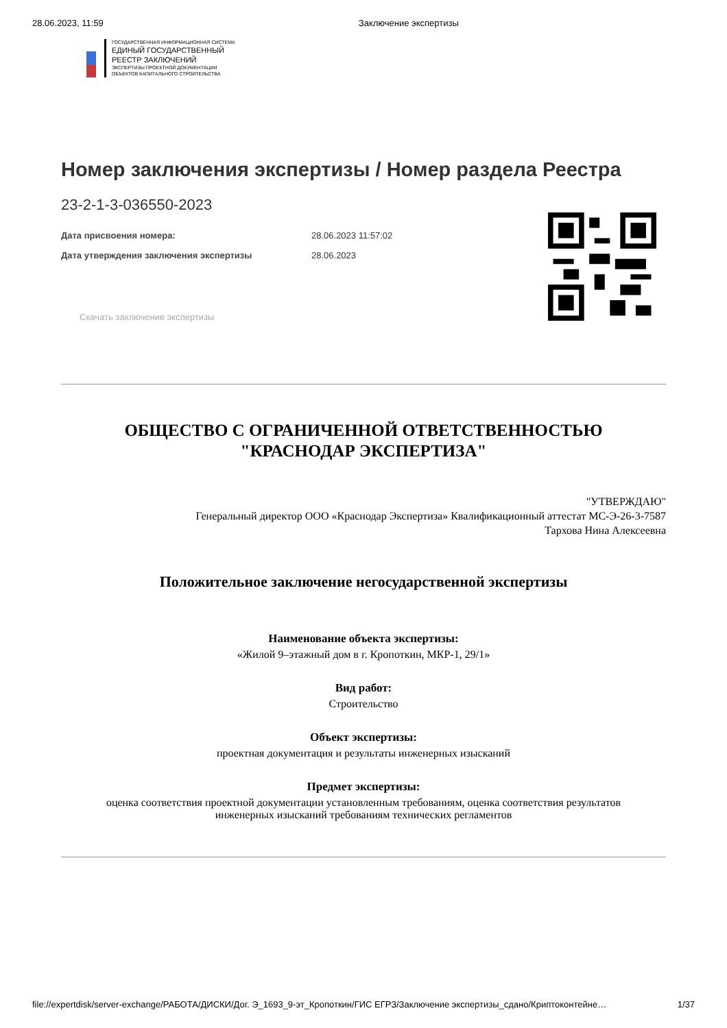28.06.2023, 11:59 Заключение экспертизы
ГОСУДАРСТВЕННАЯ ИНФОРМАЦИОННАЯ СИСТЕМА
ЕДИНЫЙ ГОСУДАРСТВЕННЫЙ
РЕЕСТР ЗАКЛЮЧЕНИЙ
ЭКСПЕРТИЗЫ ПРОЕКТНОЙ ДОКУМЕНТАЦИИ
ОБЪЕКТОВ КАПИТАЛЬНОГО СТРОИТЕЛЬСТВА
Номер заключения экспертизы / Номер раздела Реестра
23-2-1-3-036550-2023
Дата присвоения номера: 28.06.2023 11:57:02
Дата утверждения заключения экспертизы 28.06.2023
Скачать заключение экспертизы
ОБЩЕСТВО С ОГРАНИЧЕННОЙ ОТВЕТСТВЕННОСТЬЮ
"КРАСНОДАР ЭКСПЕРТИЗА"
"УТВЕРЖДАЮ"
Генеральный директор ООО «Краснодар Экспертиза» Квалификационный аттестат МС-Э-26-3-7587
Тархова Нина Алексеевна
Положительное заключение негосударственной экспертизы
Наименование объекта экспертизы:
«Жилой 9–этажный дом в г. Кропоткин, МКР-1, 29/1»
Вид работ:
Строительство
Объект экспертизы:
проектная документация и результаты инженерных изысканий
Предмет экспертизы:
оценка соответствия проектной документации установленным требованиям, оценка соответствия результатов
инженерных изысканий требованиям технических регламентов
file://expertdisk/server-exchange/РАБОТА/ДИСКИ/Дог. Э_1693_9-эт_Кропоткин/ГИС ЕГРЗ/Заключение экспертизы_сдано/Криптоконтейне… 1/37